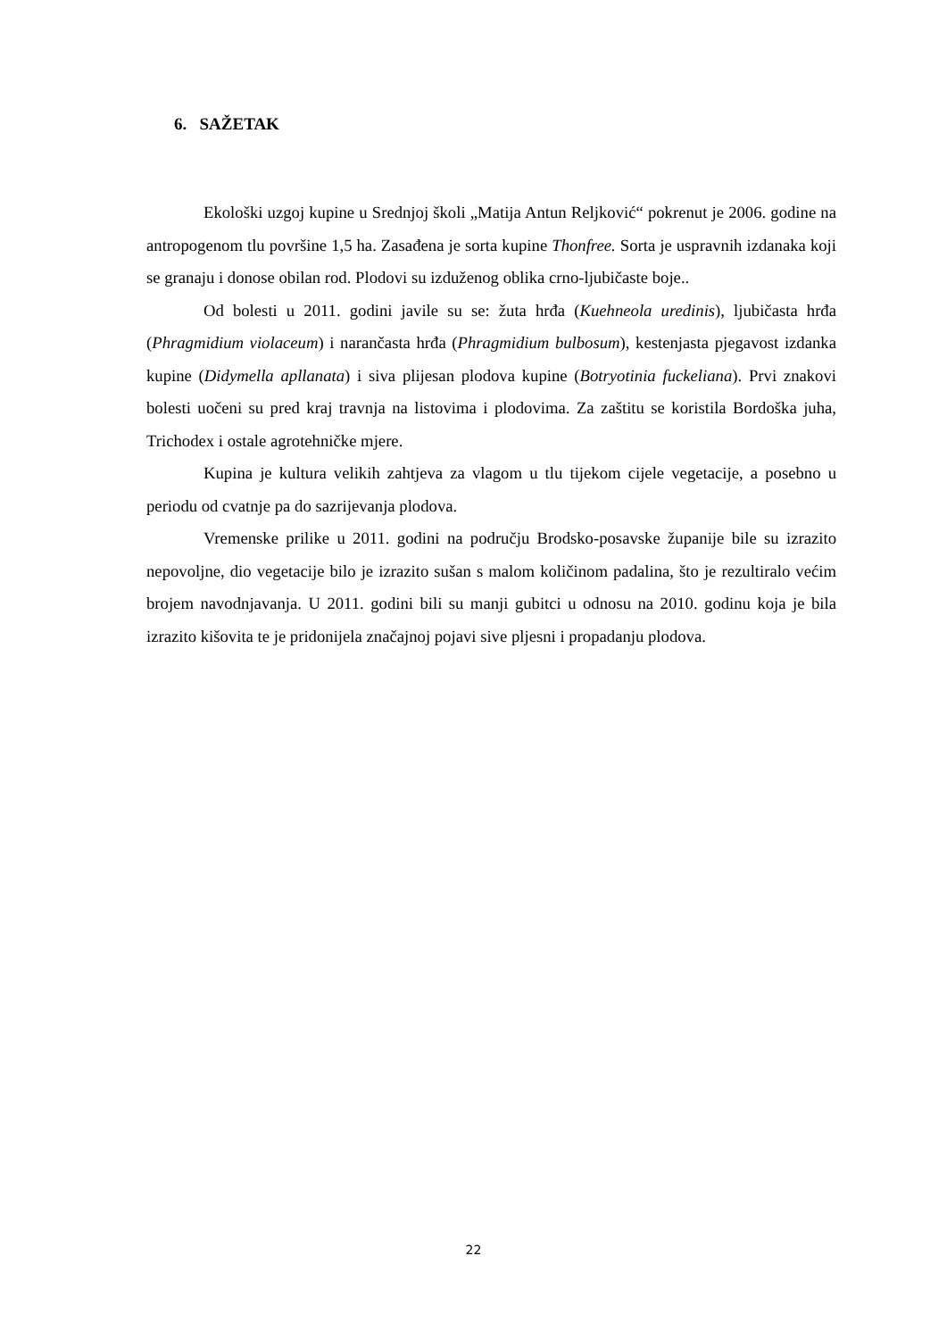6. SAŽETAK
Ekološki uzgoj kupine u Srednjoj školi „Matija Antun Reljković“ pokrenut je 2006. godine na antropogenom tlu površine 1,5 ha. Zasađena je sorta kupine Thonfree. Sorta je uspravnih izdanaka koji se granaju i donose obilan rod. Plodovi su izduženog oblika crno-ljubičaste boje..
Od bolesti u 2011. godini javile su se: žuta hrđa (Kuehneola uredinis), ljubičasta hrđa (Phragmidium violaceum) i narančasta hrđa (Phragmidium bulbosum), kestenjasta pjegavost izdanka kupine (Didymella apllanata) i siva plijesan plodova kupine (Botryotinia fuckeliana). Prvi znakovi bolesti uočeni su pred kraj travnja na listovima i plodovima. Za zaštitu se koristila Bordoška juha, Trichodex i ostale agrotehničke mjere.
Kupina je kultura velikih zahtjeva za vlagom u tlu tijekom cijele vegetacije, a posebno u periodu od cvatnje pa do sazrijevanja plodova.
Vremenske prilike u 2011. godini na području Brodsko-posavske županije bile su izrazito nepovoljne, dio vegetacije bilo je izrazito sušan s malom količinom padalina, što je rezultiralo većim brojem navodnjavanja. U 2011. godini bili su manji gubitci u odnosu na 2010. godinu koja je bila izrazito kišovita te je pridonijela značajnoj pojavi sive pljesni i propadanju plodova.
22